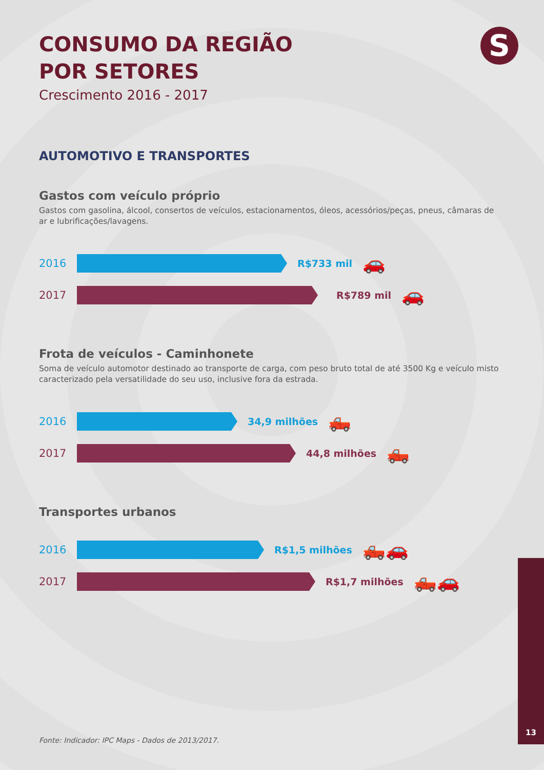S
CONSUMO DA REGIÃO
POR SETORES
Crescimento 2016 - 2017
AUTOMOTIVO E TRANSPORTES
Gastos com veículo próprio
Gastos com gasolina, álcool, consertos de veículos, estacionamentos, óleos, acessórios/peças, pneus, câmaras de ar e lubrificações/lavagens.
2016 R$733 mil 🚗
2017 R$789 mil 🚗
Frota de veículos - Caminhonete
Soma de veículo automotor destinado ao transporte de carga, com peso bruto total de até 3500 Kg e veículo misto caracterizado pela versatilidade do seu uso, inclusive fora da estrada.
2016 34,9 milhões 🛻
2017 44,8 milhões 🛻
Transportes urbanos
2016 R$1,5 milhões 🛻🚗
2017 R$1,7 milhões 🛻🚗
Fonte: Indicador: IPC Maps - Dados de 2013/2017.
13